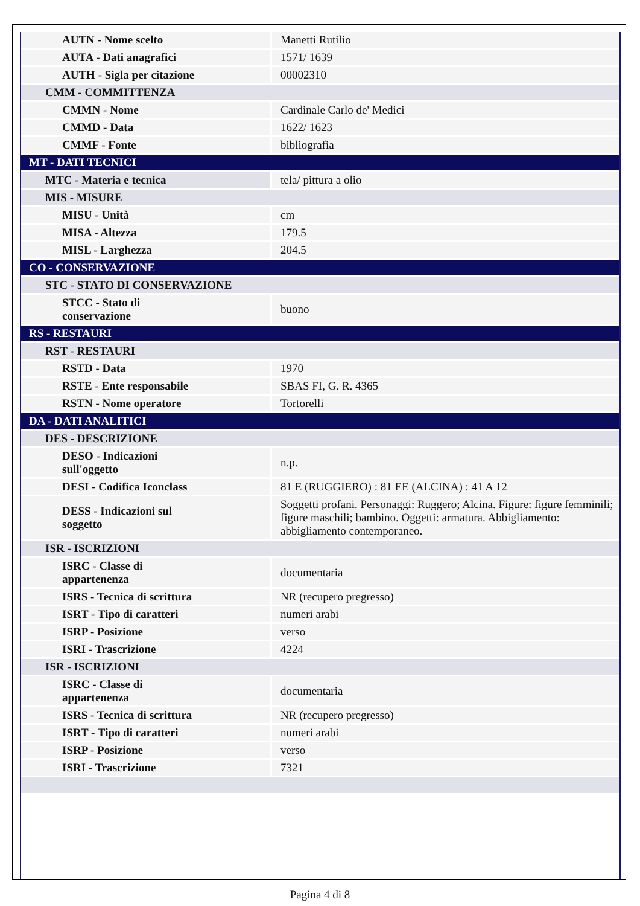| AUTN - Nome scelto | Manetti Rutilio |
| AUTA - Dati anagrafici | 1571/ 1639 |
| AUTH - Sigla per citazione | 00002310 |
| CMM - COMMITTENZA | |
| CMMN - Nome | Cardinale Carlo de' Medici |
| CMMD - Data | 1622/ 1623 |
| CMMF - Fonte | bibliografia |
| MT - DATI TECNICI | |
| MTC - Materia e tecnica | tela/ pittura a olio |
| MIS - MISURE | |
| MISU - Unità | cm |
| MISA - Altezza | 179.5 |
| MISL - Larghezza | 204.5 |
| CO - CONSERVAZIONE | |
| STC - STATO DI CONSERVAZIONE | |
| STCC - Stato di conservazione | buono |
| RS - RESTAURI | |
| RST - RESTAURI | |
| RSTD - Data | 1970 |
| RSTE - Ente responsabile | SBAS FI, G. R. 4365 |
| RSTN - Nome operatore | Tortorelli |
| DA - DATI ANALITICI | |
| DES - DESCRIZIONE | |
| DESO - Indicazioni sull'oggetto | n.p. |
| DESI - Codifica Iconclass | 81 E (RUGGIERO) : 81 EE (ALCINA) : 41 A 12 |
| DESS - Indicazioni sul soggetto | Soggetti profani. Personaggi: Ruggero; Alcina. Figure: figure femminili; figure maschili; bambino. Oggetti: armatura. Abbigliamento: abbigliamento contemporaneo. |
| ISR - ISCRIZIONI | |
| ISRC - Classe di appartenenza | documentaria |
| ISRS - Tecnica di scrittura | NR (recupero pregresso) |
| ISRT - Tipo di caratteri | numeri arabi |
| ISRP - Posizione | verso |
| ISRI - Trascrizione | 4224 |
| ISR - ISCRIZIONI | |
| ISRC - Classe di appartenenza | documentaria |
| ISRS - Tecnica di scrittura | NR (recupero pregresso) |
| ISRT - Tipo di caratteri | numeri arabi |
| ISRP - Posizione | verso |
| ISRI - Trascrizione | 7321 |
Pagina 4 di 8